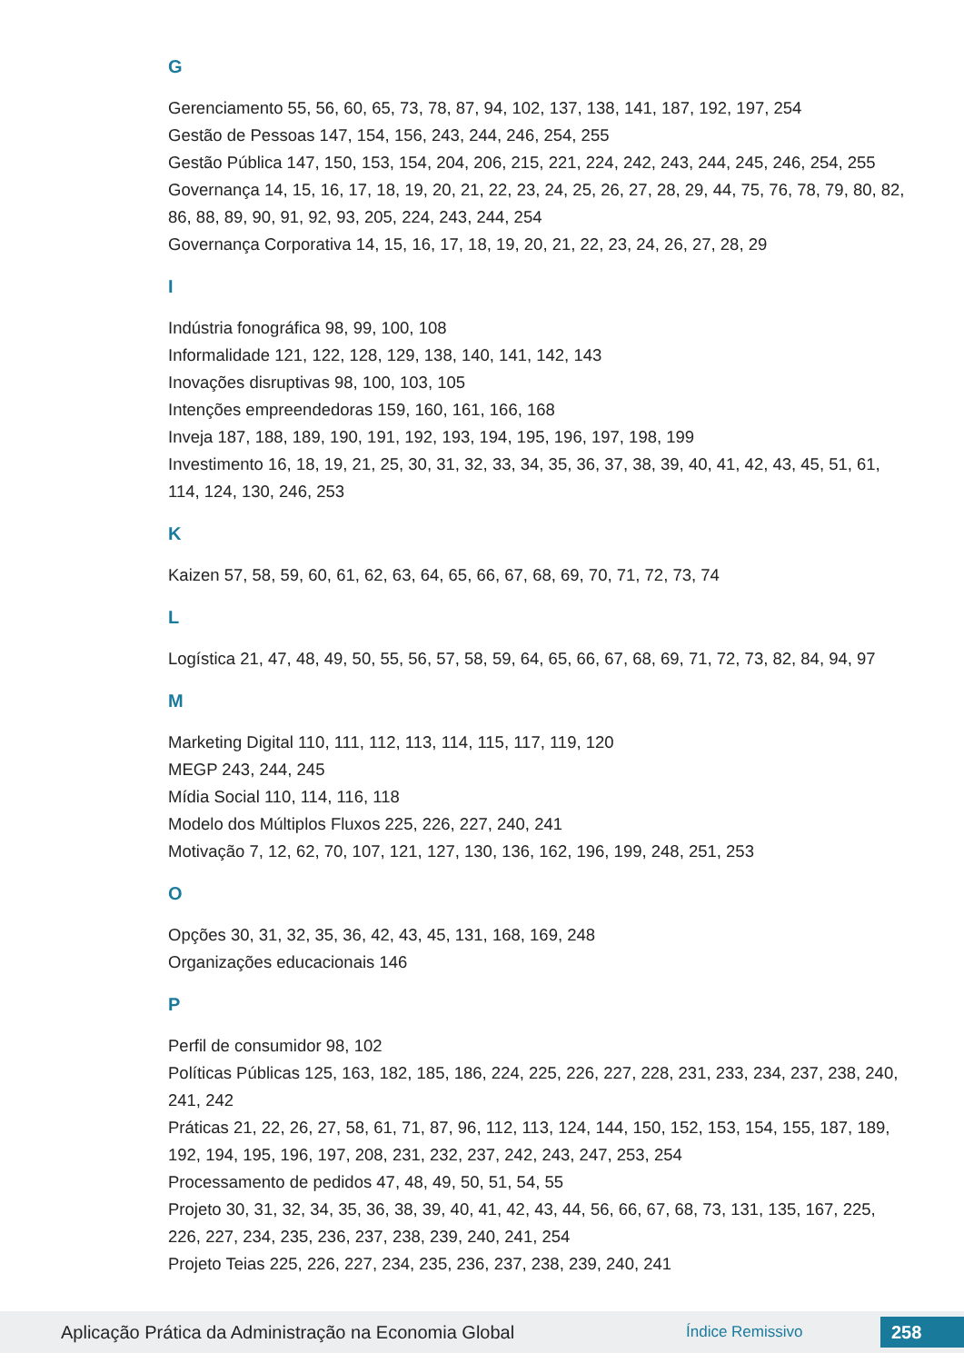G
Gerenciamento 55, 56, 60, 65, 73, 78, 87, 94, 102, 137, 138, 141, 187, 192, 197, 254
Gestão de Pessoas 147, 154, 156, 243, 244, 246, 254, 255
Gestão Pública 147, 150, 153, 154, 204, 206, 215, 221, 224, 242, 243, 244, 245, 246, 254, 255
Governança 14, 15, 16, 17, 18, 19, 20, 21, 22, 23, 24, 25, 26, 27, 28, 29, 44, 75, 76, 78, 79, 80, 82, 86, 88, 89, 90, 91, 92, 93, 205, 224, 243, 244, 254
Governança Corporativa 14, 15, 16, 17, 18, 19, 20, 21, 22, 23, 24, 26, 27, 28, 29
I
Indústria fonográfica 98, 99, 100, 108
Informalidade 121, 122, 128, 129, 138, 140, 141, 142, 143
Inovações disruptivas 98, 100, 103, 105
Intenções empreendedoras 159, 160, 161, 166, 168
Inveja 187, 188, 189, 190, 191, 192, 193, 194, 195, 196, 197, 198, 199
Investimento 16, 18, 19, 21, 25, 30, 31, 32, 33, 34, 35, 36, 37, 38, 39, 40, 41, 42, 43, 45, 51, 61, 114, 124, 130, 246, 253
K
Kaizen 57, 58, 59, 60, 61, 62, 63, 64, 65, 66, 67, 68, 69, 70, 71, 72, 73, 74
L
Logística 21, 47, 48, 49, 50, 55, 56, 57, 58, 59, 64, 65, 66, 67, 68, 69, 71, 72, 73, 82, 84, 94, 97
M
Marketing Digital 110, 111, 112, 113, 114, 115, 117, 119, 120
MEGP 243, 244, 245
Mídia Social 110, 114, 116, 118
Modelo dos Múltiplos Fluxos 225, 226, 227, 240, 241
Motivação 7, 12, 62, 70, 107, 121, 127, 130, 136, 162, 196, 199, 248, 251, 253
O
Opções 30, 31, 32, 35, 36, 42, 43, 45, 131, 168, 169, 248
Organizações educacionais 146
P
Perfil de consumidor 98, 102
Políticas Públicas 125, 163, 182, 185, 186, 224, 225, 226, 227, 228, 231, 233, 234, 237, 238, 240, 241, 242
Práticas 21, 22, 26, 27, 58, 61, 71, 87, 96, 112, 113, 124, 144, 150, 152, 153, 154, 155, 187, 189, 192, 194, 195, 196, 197, 208, 231, 232, 237, 242, 243, 247, 253, 254
Processamento de pedidos 47, 48, 49, 50, 51, 54, 55
Projeto 30, 31, 32, 34, 35, 36, 38, 39, 40, 41, 42, 43, 44, 56, 66, 67, 68, 73, 131, 135, 167, 225, 226, 227, 234, 235, 236, 237, 238, 239, 240, 241, 254
Projeto Teias 225, 226, 227, 234, 235, 236, 237, 238, 239, 240, 241
Aplicação Prática da Administração na Economia Global Índice Remissivo 258